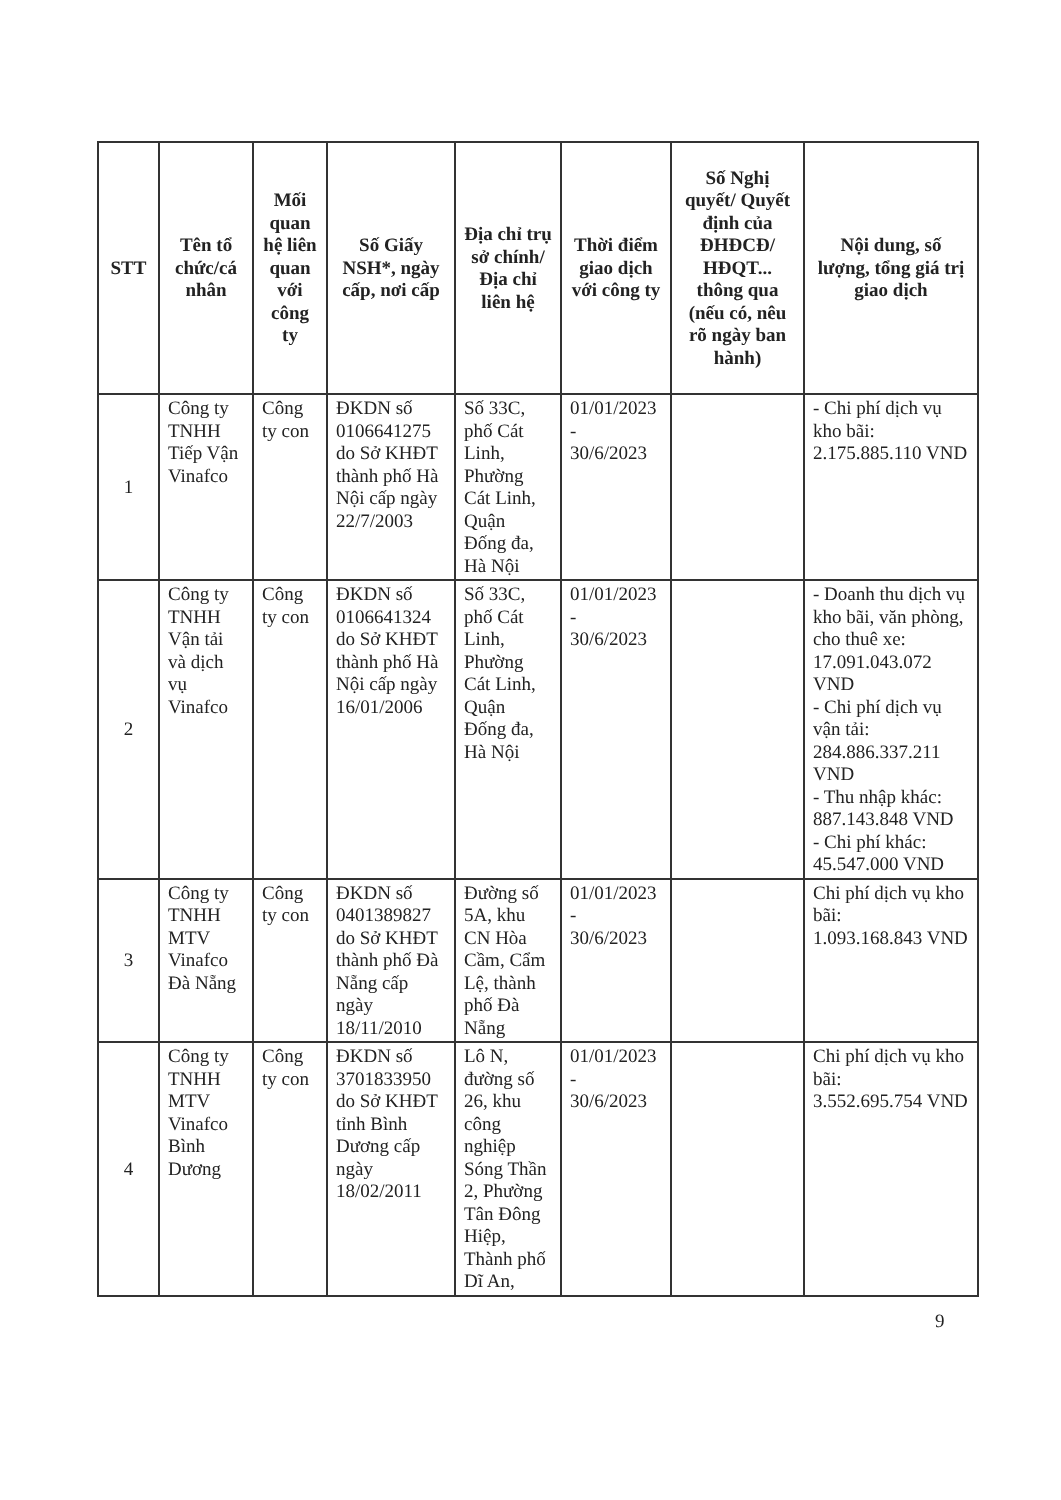| STT | Tên tổ chức/cá nhân | Mối quan hệ liên quan với công ty | Số Giấy NSH*, ngày cấp, nơi cấp | Địa chỉ trụ sở chính/ Địa chỉ liên hệ | Thời điểm giao dịch với công ty | Số Nghị quyết/ Quyết định của ĐHĐCĐ/ HĐQT... thông qua (nếu có, nêu rõ ngày ban hành) | Nội dung, số lượng, tổng giá trị giao dịch |
| --- | --- | --- | --- | --- | --- | --- | --- |
| 1 | Công ty TNHH Tiếp Vận Vinafco | Công ty con | ĐKDN số 0106641275 do Sở KHĐT thành phố Hà Nội cấp ngày 22/7/2003 | Số 33C, phố Cát Linh, Phường Cát Linh, Quận Đống đa, Hà Nội | 01/01/2023 - 30/6/2023 | | - Chi phí dịch vụ kho bãi: 2.175.885.110 VND |
| 2 | Công ty TNHH Vận tải và dịch vụ Vinafco | Công ty con | ĐKDN số 0106641324 do Sở KHĐT thành phố Hà Nội cấp ngày 16/01/2006 | Số 33C, phố Cát Linh, Phường Cát Linh, Quận Đống đa, Hà Nội | 01/01/2023 - 30/6/2023 | | - Doanh thu dịch vụ kho bãi, văn phòng, cho thuê xe: 17.091.043.072 VND - Chi phí dịch vụ vận tải: 284.886.337.211 VND - Thu nhập khác: 887.143.848 VND - Chi phí khác: 45.547.000 VND |
| 3 | Công ty TNHH MTV Vinafco Đà Nẵng | Công ty con | ĐKDN số 0401389827 do Sở KHĐT thành phố Đà Nẵng cấp ngày 18/11/2010 | Đường số 5A, khu CN Hòa Cầm, Cẩm Lệ, thành phố Đà Nẵng | 01/01/2023 - 30/6/2023 | | Chi phí dịch vụ kho bãi: 1.093.168.843 VND |
| 4 | Công ty TNHH MTV Vinafco Bình Dương | Công ty con | ĐKDN số 3701833950 do Sở KHĐT tỉnh Bình Dương cấp ngày 18/02/2011 | Lô N, đường số 26, khu công nghiệp Sóng Thần 2, Phường Tân Đông Hiệp, Thành phố Dĩ An, | 01/01/2023 - 30/6/2023 | | Chi phí dịch vụ kho bãi: 3.552.695.754 VND |
9